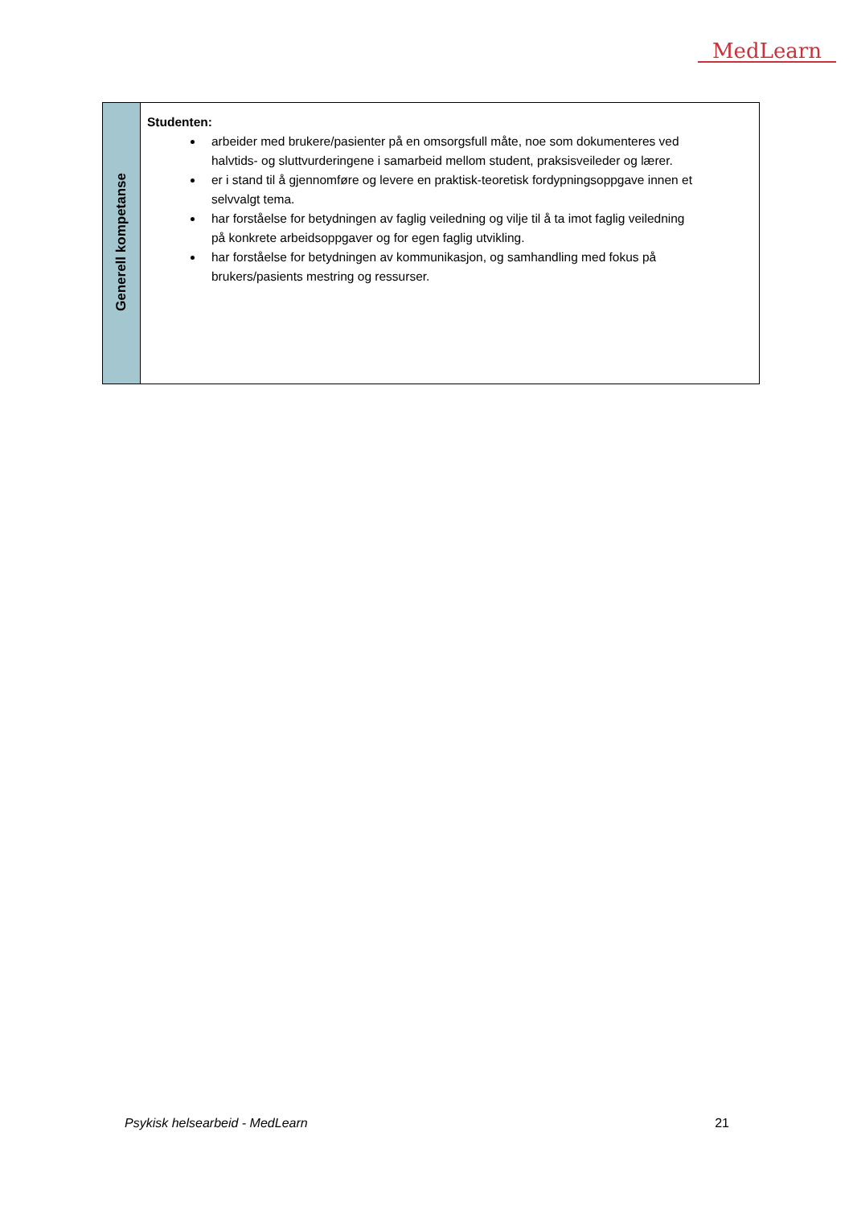MedLearn
| Generell kompetanse | Studenten: arbeider med brukere/pasienter på en omsorgsfull måte, noe som dokumenteres ved halvtids- og sluttvurderingene i samarbeid mellom student, praksisveileder og lærer. er i stand til å gjennomføre og levere en praktisk-teoretisk fordypningsoppgave innen et selvvalgt tema. har forståelse for betydningen av faglig veiledning og vilje til å ta imot faglig veiledning på konkrete arbeidsoppgaver og for egen faglig utvikling. har forståelse for betydningen av kommunikasjon, og samhandling med fokus på brukers/pasients mestring og ressurser. |
Psykisk helsearbeid - MedLearn 21